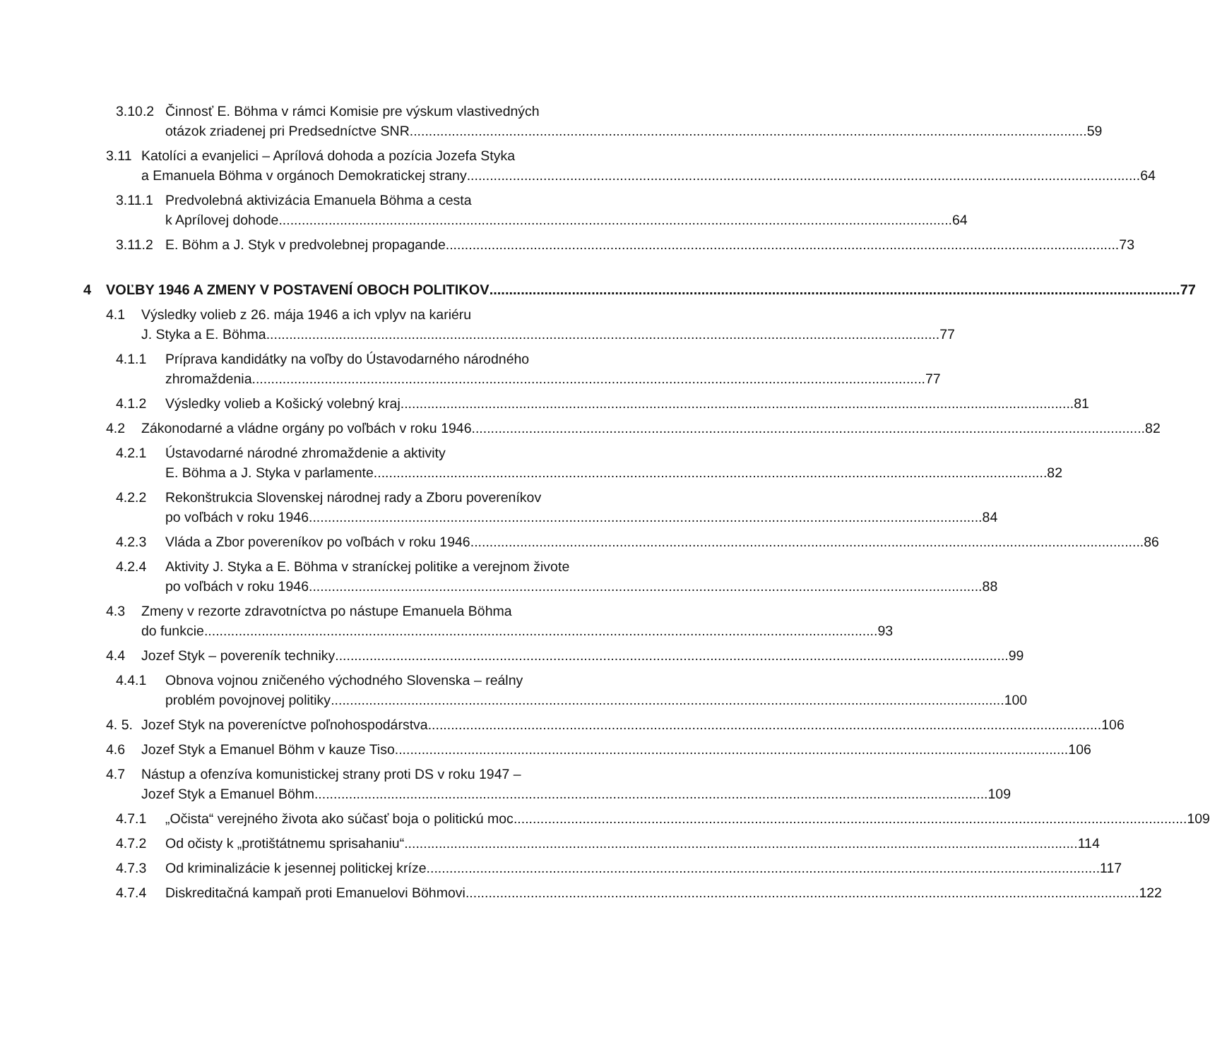3.10.2
Činnosť E. Böhma v rámci Komisie pre výskum vlastivedných
otázok zriadenej pri Predsedníctve SNR. 59
3.11 Katolíci a evanjelici – Aprílová dohoda a pozícia Jozefa Styka
a Emanuela Böhma v orgánoch Demokratickej strany 64
3.11.1
Predvolebná aktivizácia Emanuela Böhma a cesta
k Aprílovej dohode 64
3.11.2
E. Böhm a J. Styk v predvolebnej propagande 73
4 VOĽBY 1946 A ZMENY V POSTAVENÍ OBOCH POLITIKOV 77
4.1 Výsledky volieb z 26. mája 1946 a ich vplyv na kariéru
J. Styka a E. Böhma 77
4.1.1 Príprava kandidátky na voľby do Ústavodarného národného
zhromaždenia 77
4.1.2 Výsledky volieb a Košický volebný kraj 81
4.2 Zákonodarné a vládne orgány po voľbách v roku 1946 82
4.2.1 Ústavodarné národné zhromaždenie a aktivity
E. Böhma a J. Styka v parlamente 82
4.2.2 Rekonštrukcia Slovenskej národnej rady a Zboru povereníkov
po voľbách v roku 1946 84
4.2.3 Vláda a Zbor povereníkov po voľbách v roku 1946 86
4.2.4 Aktivity J. Styka a E. Böhma v straníckej politike a verejnom živote
po voľbách v roku 1946 88
4.3 Zmeny v rezorte zdravotníctva po nástupe Emanuela Böhma
do funkcie 93
4.4 Jozef Styk – povereník techniky 99
4.4.1 Obnova vojnou zničeného východného Slovenska – reálny
problém povojnovej politiky 100
4. 5.
Jozef Styk na povereníctve poľnohospodárstva 106
4.6 Jozef Styk a Emanuel Böhm v kauze Tiso 106
4.7 Nástup a ofenzíva komunistickej strany proti DS v roku 1947 –
Jozef Styk a Emanuel Böhm 109
4.7.1 „Očista“ verejného života ako súčasť boja o politickú moc 109
4.7.2 Od očisty k „protištátnemu sprisahaniu“ 114
4.7.3 Od kriminalizácie k jesennej politickej kríze 117
4.7.4 Diskreditačná kampaň proti Emanuelovi Böhmovi 122